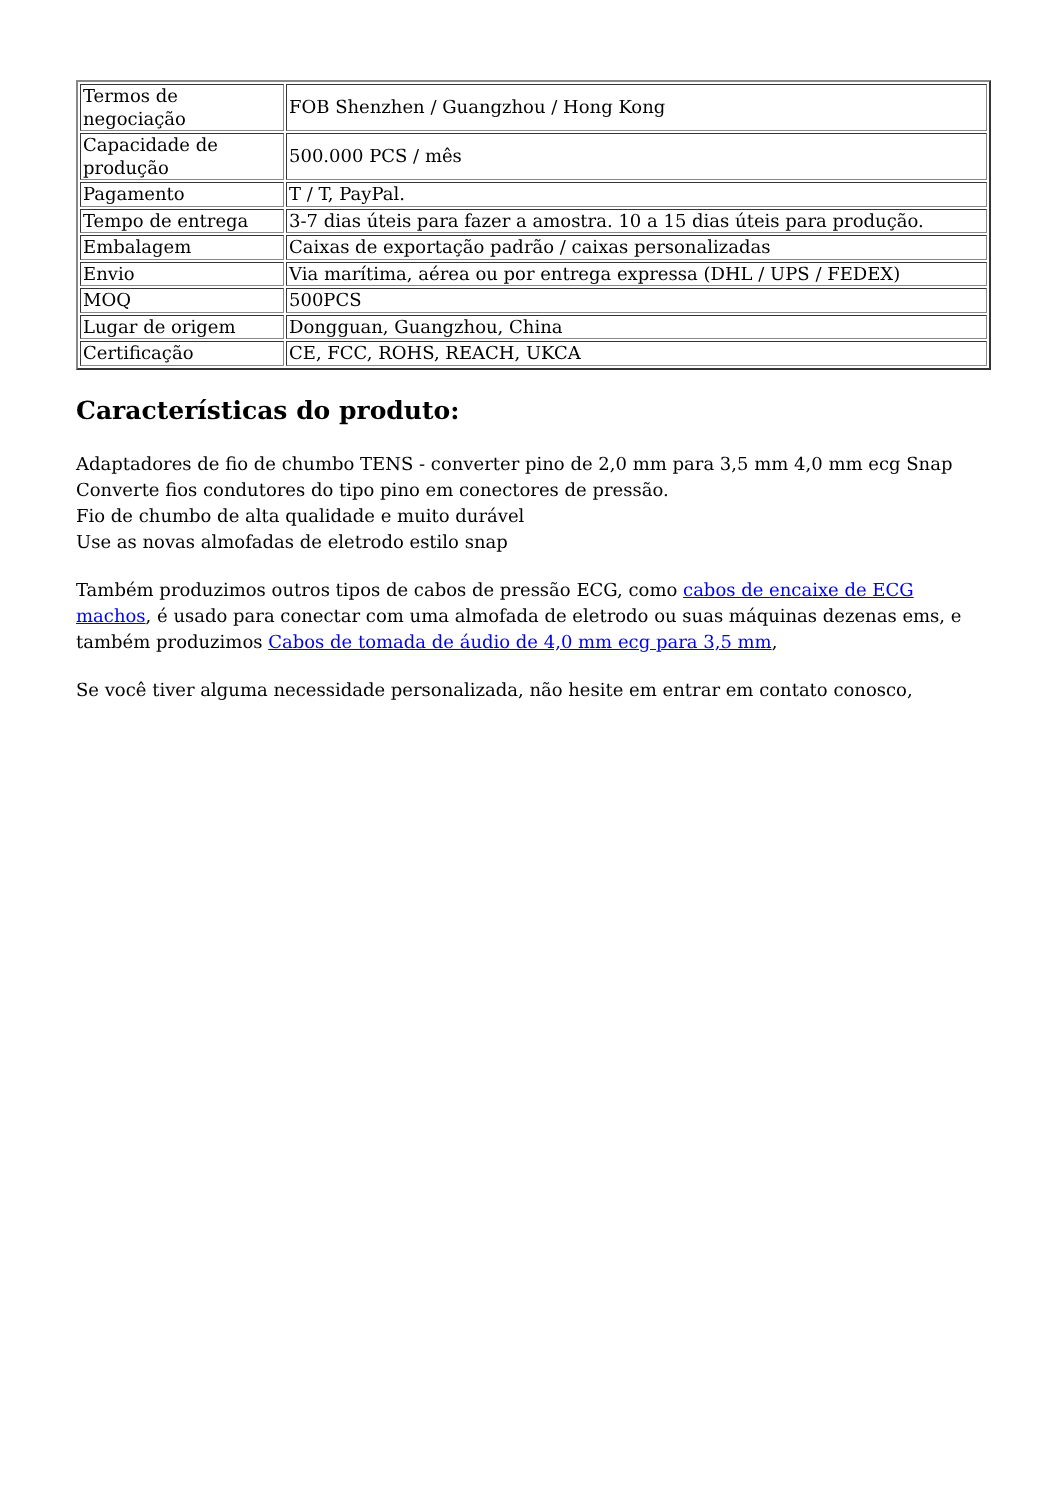| Termos de negociação | FOB Shenzhen / Guangzhou / Hong Kong |
| Capacidade de produção | 500.000 PCS / mês |
| Pagamento | T / T, PayPal. |
| Tempo de entrega | 3-7 dias úteis para fazer a amostra. 10 a 15 dias úteis para produção. |
| Embalagem | Caixas de exportação padrão / caixas personalizadas |
| Envio | Via marítima, aérea ou por entrega expressa (DHL / UPS / FEDEX) |
| MOQ | 500PCS |
| Lugar de origem | Dongguan, Guangzhou, China |
| Certificação | CE, FCC, ROHS, REACH, UKCA |
Características do produto:
Adaptadores de fio de chumbo TENS - converter pino de 2,0 mm para 3,5 mm 4,0 mm ecg Snap
Converte fios condutores do tipo pino em conectores de pressão.
Fio de chumbo de alta qualidade e muito durável
Use as novas almofadas de eletrodo estilo snap
Também produzimos outros tipos de cabos de pressão ECG, como cabos de encaixe de ECG machos, é usado para conectar com uma almofada de eletrodo ou suas máquinas dezenas ems, e também produzimos Cabos de tomada de áudio de 4,0 mm ecg para 3,5 mm,
Se você tiver alguma necessidade personalizada, não hesite em entrar em contato conosco,